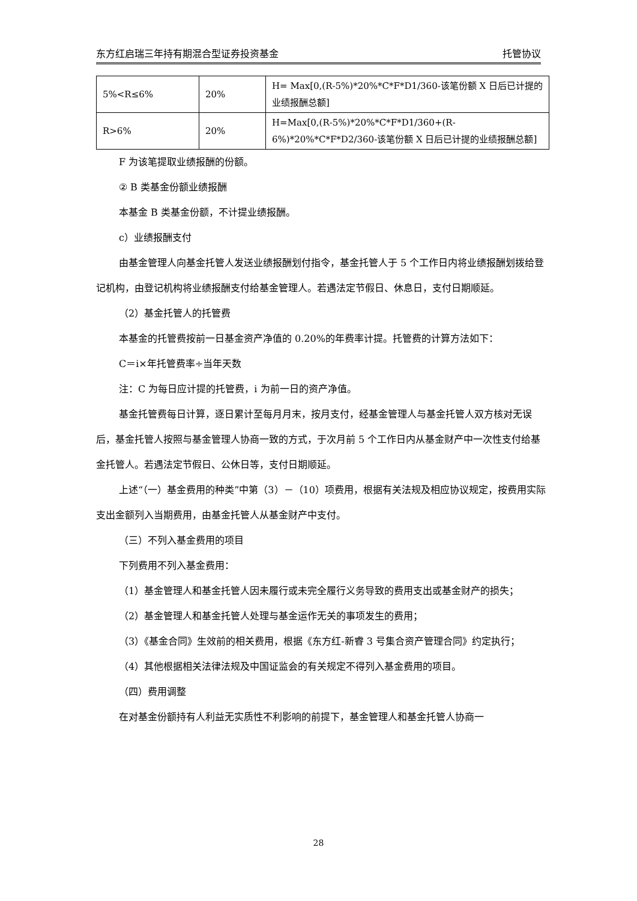东方红启瑞三年持有期混合型证券投资基金 托管协议
| 5%<R≤6% | 20% | H= Max[0,(R-5%)*20%*C*F*D1/360-该笔份额 X 日后已计提的业绩报酬总额] |
| R>6% | 20% | H=Max[0,(R-5%)*20%*C*F*D1/360+(R-6%)*20%*C*F*D2/360-该笔份额 X 日后已计提的业绩报酬总额] |
F 为该笔提取业绩报酬的份额。
② B 类基金份额业绩报酬
本基金 B 类基金份额，不计提业绩报酬。
c）业绩报酬支付
由基金管理人向基金托管人发送业绩报酬划付指令，基金托管人于 5 个工作日内将业绩报酬划拨给登记机构，由登记机构将业绩报酬支付给基金管理人。若遇法定节假日、休息日，支付日期顺延。
（2）基金托管人的托管费
本基金的托管费按前一日基金资产净值的 0.20%的年费率计提。托管费的计算方法如下：
C＝i×年托管费率÷当年天数
注：C 为每日应计提的托管费，i 为前一日的资产净值。
基金托管费每日计算，逐日累计至每月月末，按月支付，经基金管理人与基金托管人双方核对无误后，基金托管人按照与基金管理人协商一致的方式，于次月前 5 个工作日内从基金财产中一次性支付给基金托管人。若遇法定节假日、公休日等，支付日期顺延。
上述“（一）基金费用的种类”中第（3）－（10）项费用，根据有关法规及相应协议规定，按费用实际支出金额列入当期费用，由基金托管人从基金财产中支付。
（三）不列入基金费用的项目
下列费用不列入基金费用：
（1）基金管理人和基金托管人因未履行或未完全履行义务导致的费用支出或基金财产的损失；
（2）基金管理人和基金托管人处理与基金运作无关的事项发生的费用；
（3）《基金合同》生效前的相关费用，根据《东方红-新睿 3 号集合资产管理合同》约定执行；
（4）其他根据相关法律法规及中国证监会的有关规定不得列入基金费用的项目。
（四）费用调整
在对基金份额持有人利益无实质性不利影响的前提下，基金管理人和基金托管人协商一
28